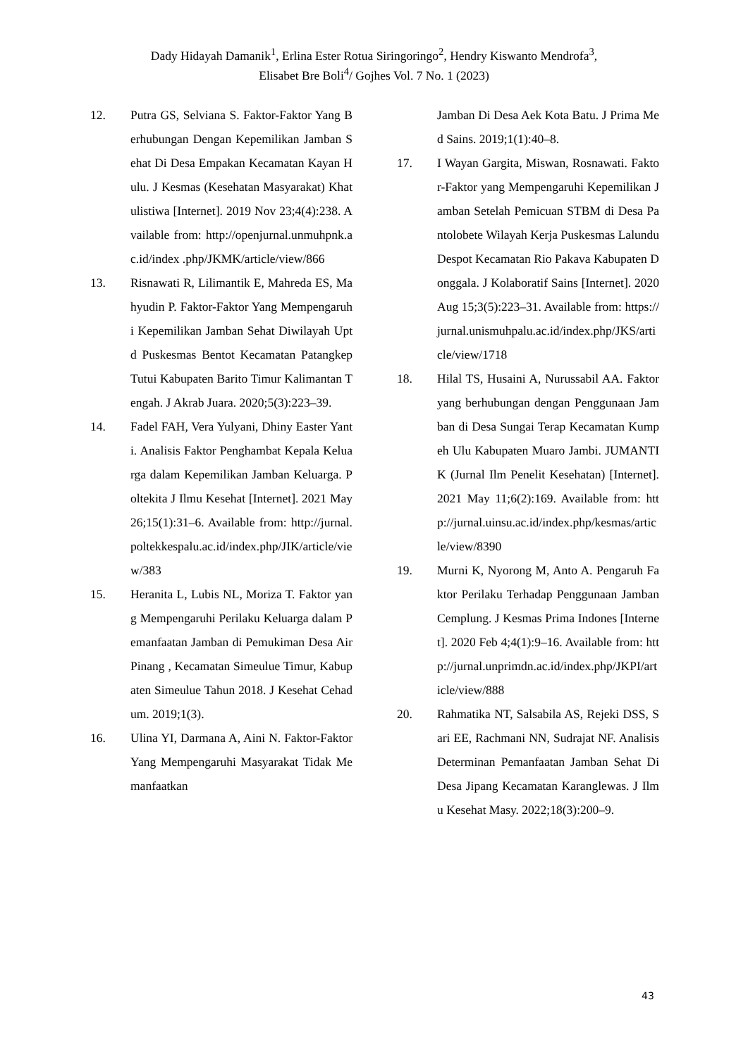Dady Hidayah Damanik<sup>1</sup>, Erlina Ester Rotua Siringoringo<sup>2</sup>, Hendry Kiswanto Mendrofa<sup>3</sup>,
Elisabet Bre Boli<sup>4</sup>/ Gojhes Vol. 7 No. 1 (2023)
12. Putra GS, Selviana S. Faktor-Faktor Yang Berhubungan Dengan Kepemilikan Jamban Sehat Di Desa Empakan Kecamatan Kayan Hulu. J Kesmas (Kesehatan Masyarakat) Khatulistiwa [Internet]. 2019 Nov 23;4(4):238. Available from: http://openjurnal.unmuhpnk.ac.id/index .php/JKMK/article/view/866
13. Risnawati R, Lilimantik E, Mahreda ES, Mahyudin P. Faktor-Faktor Yang Mempengaruhi Kepemilikan Jamban Sehat Diwilayah Uptd Puskesmas Bentot Kecamatan Patangkep Tutui Kabupaten Barito Timur Kalimantan Tengah. J Akrab Juara. 2020;5(3):223–39.
14. Fadel FAH, Vera Yulyani, Dhiny Easter Yanti. Analisis Faktor Penghambat Kepala Keluarga dalam Kepemilikan Jamban Keluarga. Poltekita J Ilmu Kesehat [Internet]. 2021 May 26;15(1):31–6. Available from: http://jurnal.poltekkespalu.ac.id/index.php/JIK/article/view/383
15. Heranita L, Lubis NL, Moriza T. Faktor yang Mempengaruhi Perilaku Keluarga dalam Pemanfaatan Jamban di Pemukiman Desa Air Pinang , Kecamatan Simeulue Timur, Kabupaten Simeulue Tahun 2018. J Kesehat Cehadum. 2019;1(3).
16. Ulina YI, Darmana A, Aini N. Faktor-Faktor Yang Mempengaruhi Masyarakat Tidak Memanfaatkan
Jamban Di Desa Aek Kota Batu. J Prima Med Sains. 2019;1(1):40–8.
17. I Wayan Gargita, Miswan, Rosnawati. Faktor-Faktor yang Mempengaruhi Kepemilikan Jamban Setelah Pemicuan STBM di Desa Pantolobete Wilayah Kerja Puskesmas Lalundu Despot Kecamatan Rio Pakava Kabupaten Donggala. J Kolaboratif Sains [Internet]. 2020 Aug 15;3(5):223–31. Available from: https://jurnal.unismuhpalu.ac.id/index.php/JKS/article/view/1718
18. Hilal TS, Husaini A, Nurussabil AA. Faktor yang berhubungan dengan Penggunaan Jamban di Desa Sungai Terap Kecamatan Kumpeh Ulu Kabupaten Muaro Jambi. JUMANTIK (Jurnal Ilm Penelit Kesehatan) [Internet]. 2021 May 11;6(2):169. Available from: http://jurnal.uinsu.ac.id/index.php/kesmas/article/view/8390
19. Murni K, Nyorong M, Anto A. Pengaruh Faktor Perilaku Terhadap Penggunaan Jamban Cemplung. J Kesmas Prima Indones [Internet]. 2020 Feb 4;4(1):9–16. Available from: http://jurnal.unprimdn.ac.id/index.php/JKPI/article/view/888
20. Rahmatika NT, Salsabila AS, Rejeki DSS, Sari EE, Rachmani NN, Sudrajat NF. Analisis Determinan Pemanfaatan Jamban Sehat Di Desa Jipang Kecamatan Karanglewas. J Ilmu Kesehat Masy. 2022;18(3):200–9.
43